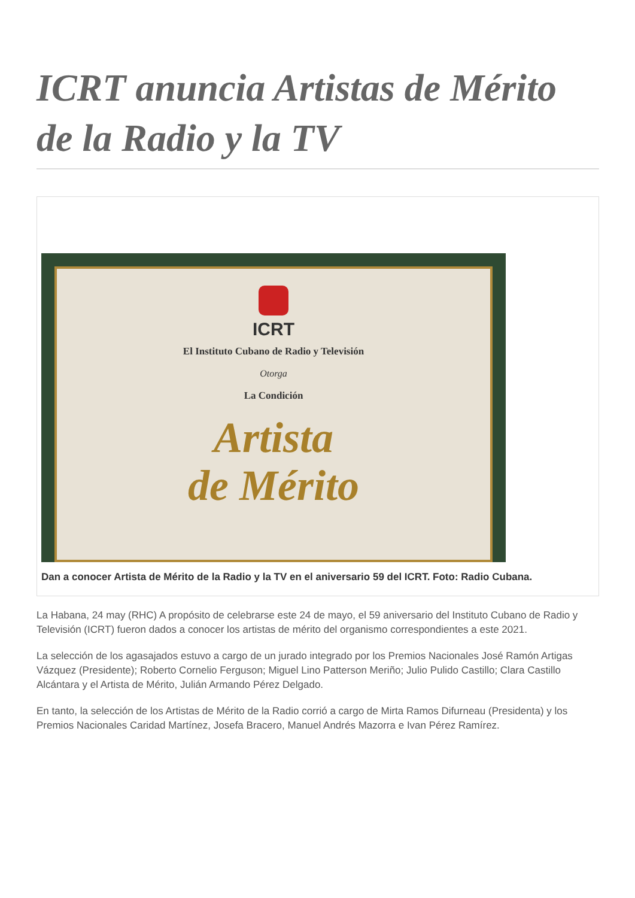ICRT anuncia Artistas de Mérito de la Radio y la TV
ICRT
El Instituto Cubano de Radio y Televisión
Otorga
La Condición
Artista
de Mérito
Dan a conocer Artista de Mérito de la Radio y la TV en el aniversario 59 del ICRT. Foto: Radio Cubana.
La Habana, 24 may (RHC) A propósito de celebrarse este 24 de mayo, el 59 aniversario del Instituto Cubano de Radio y Televisión (ICRT) fueron dados a conocer los artistas de mérito del organismo correspondientes a este 2021.
La selección de los agasajados estuvo a cargo de un jurado integrado por los Premios Nacionales José Ramón Artigas Vázquez (Presidente); Roberto Cornelio Ferguson; Miguel Lino Patterson Meriño; Julio Pulido Castillo; Clara Castillo Alcántara y el Artista de Mérito, Julián Armando Pérez Delgado.
En tanto, la selección de los Artistas de Mérito de la Radio corrió a cargo de Mirta Ramos Difurneau (Presidenta) y los Premios Nacionales Caridad Martínez, Josefa Bracero, Manuel Andrés Mazorra e Ivan Pérez Ramírez.